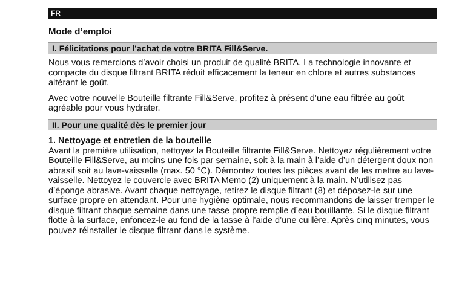FR
Mode d’emploi
I. Félicitations pour l’achat de votre BRITA Fill&Serve.
Nous vous remercions d’avoir choisi un produit de qualité BRITA. La technologie innovante et compacte du disque filtrant BRITA réduit efficacement la teneur en chlore et autres substances altérant le goût.
Avec votre nouvelle Bouteille filtrante Fill&Serve, profitez à présent d’une eau filtrée au goût agréable pour vous hydrater.
II. Pour une qualité dès le premier jour
1. Nettoyage et entretien de la bouteille
Avant la première utilisation, nettoyez la Bouteille filtrante Fill&Serve. Nettoyez régu­lièrement votre Bouteille Fill&Serve, au moins une fois par semaine, soit à la main à l’aide d’un détergent doux non abrasif soit au lave-vaisselle (max. 50 °C). Démontez toutes les pièces avant de les mettre au lave-vaisselle. Nettoyez le couvercle avec BRITA Memo (2) uniquement à la main. N’utilisez pas d’éponge abrasive. Avant chaque nettoyage, retirez le disque filtrant (8) et déposez-le sur une surface propre en attendant. Pour une hygiène optimale, nous recommandons de laisser tremper le disque filtrant chaque semaine dans une tasse propre remplie d’eau bouillante. Si le disque filtrant flotte à la surface, enfoncez-le au fond de la tasse à l’aide d’une cuillère. Après cinq minutes, vous pouvez réinstaller le disque filtrant dans le système.